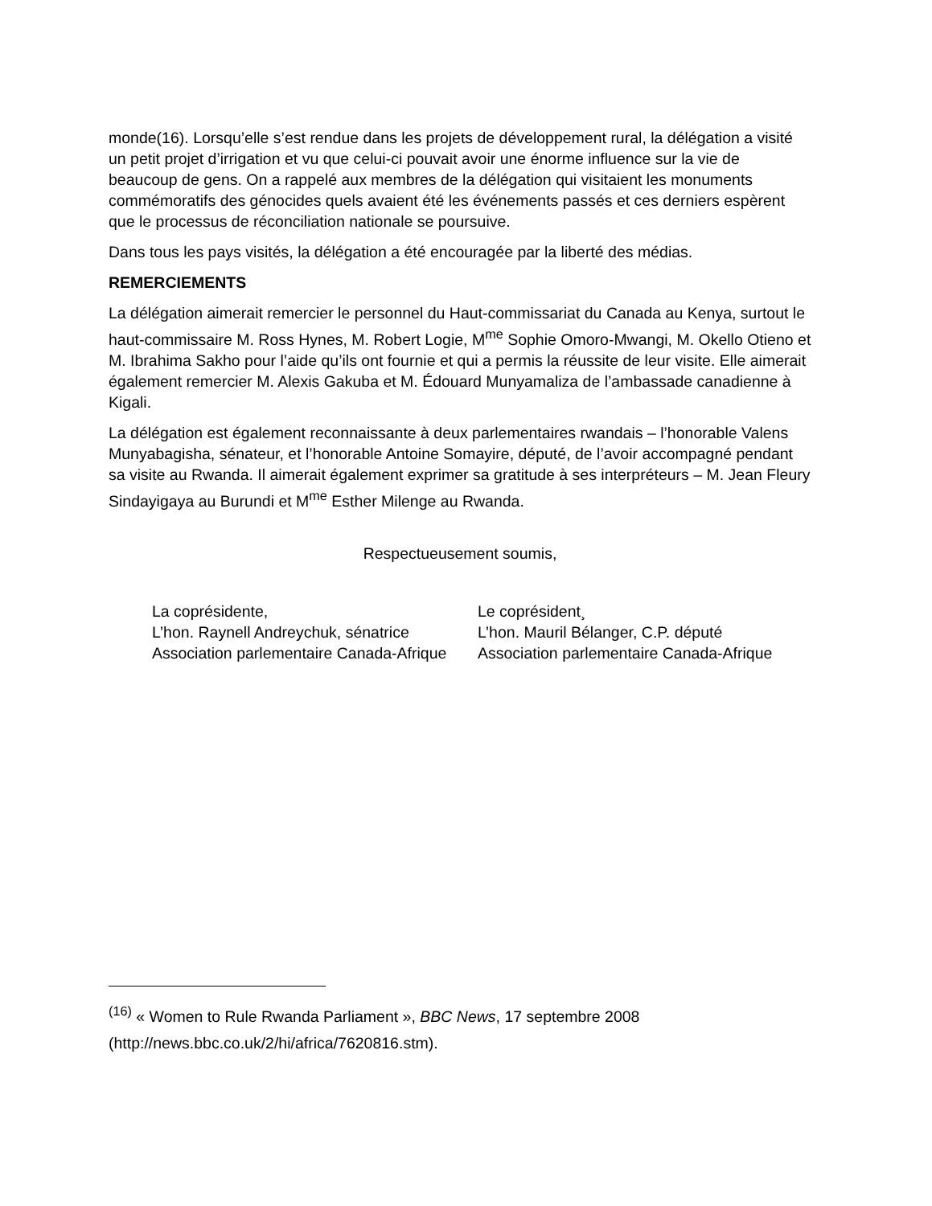monde(16). Lorsqu’elle s’est rendue dans les projets de développement rural, la délégation a visité un petit projet d’irrigation et vu que celui-ci pouvait avoir une énorme influence sur la vie de beaucoup de gens. On a rappelé aux membres de la délégation qui visitaient les monuments commémoratifs des génocides quels avaient été les événements passés et ces derniers espèrent que le processus de réconciliation nationale se poursuive.
Dans tous les pays visités, la délégation a été encouragée par la liberté des médias.
REMERCIEMENTS
La délégation aimerait remercier le personnel du Haut-commissariat du Canada au Kenya, surtout le haut-commissaire M. Ross Hynes, M. Robert Logie, M<sup>me</sup> Sophie Omoro-Mwangi, M. Okello Otieno et M. Ibrahima Sakho pour l’aide qu’ils ont fournie et qui a permis la réussite de leur visite. Elle aimerait également remercier M. Alexis Gakuba et M. Édouard Munyamaliza de l’ambassade canadienne à Kigali.
La délégation est également reconnaissante à deux parlementaires rwandais – l’honorable Valens Munyabagisha, sénateur, et l’honorable Antoine Somayire, député, de l’avoir accompagné pendant sa visite au Rwanda. Il aimerait également exprimer sa gratitude à ses interpréteurs – M. Jean Fleury Sindayigaya au Burundi et M<sup>me</sup> Esther Milenge au Rwanda.
Respectueusement soumis,
La coprésidente,
L’hon. Raynell Andreychuk, sénatrice
Association parlementaire Canada-Afrique
Le coprésident¸
L’hon. Mauril Bélanger, C.P. député
Association parlementaire Canada-Afrique
<sup>(16)</sup> « Women to Rule Rwanda Parliament », BBC News, 17 septembre 2008 (http://news.bbc.co.uk/2/hi/africa/7620816.stm).